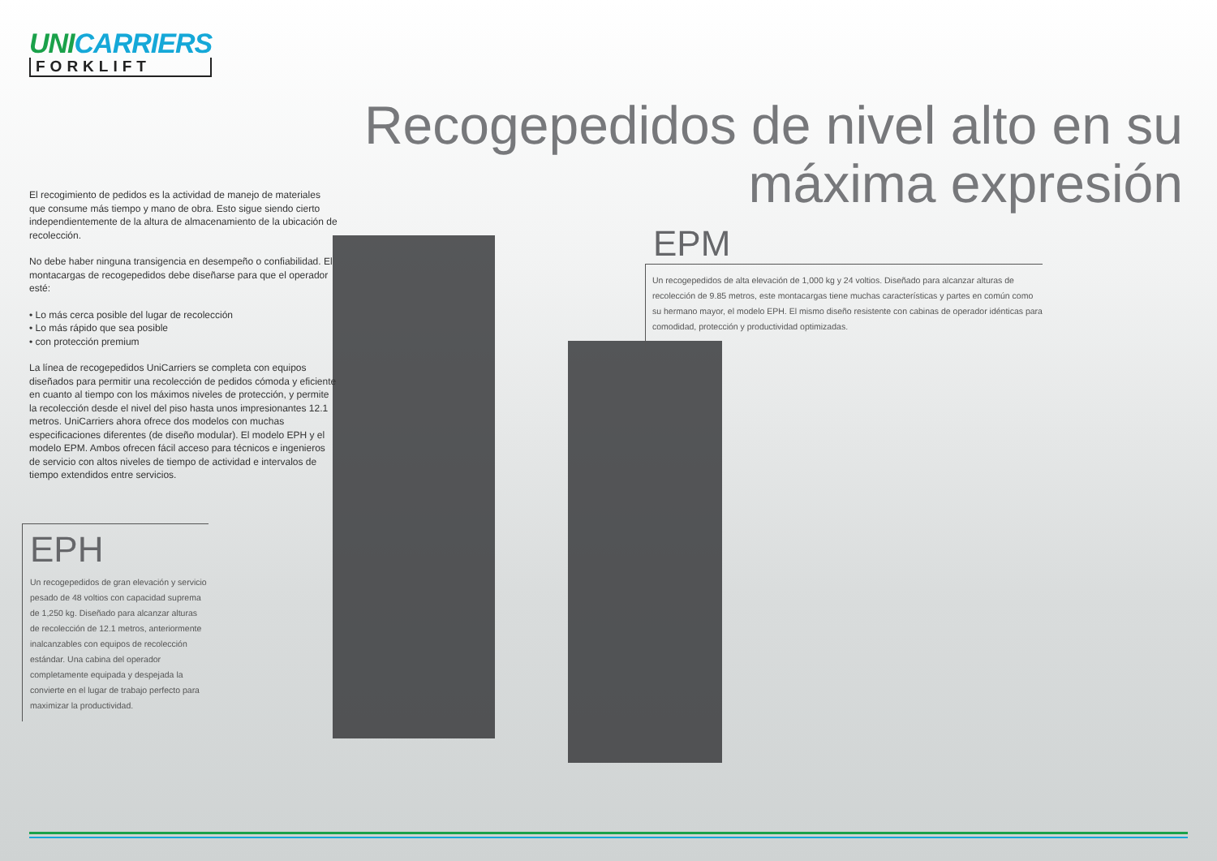UNICARRIERS
FORKLIFT
Recogepedidos de nivel alto en su máxima expresión
El recogimiento de pedidos es la actividad de manejo de materiales que consume más tiempo y mano de obra. Esto sigue siendo cierto independientemente de la altura de almacenamiento de la ubicación de recolección.
No debe haber ninguna transigencia en desempeño o confiabilidad. El montacargas de recogepedidos debe diseñarse para que el operador esté:
• Lo más cerca posible del lugar de recolección
• Lo más rápido que sea posible
• con protección premium
La línea de recogepedidos UniCarriers se completa con equipos diseñados para permitir una recolección de pedidos cómoda y eficiente en cuanto al tiempo con los máximos niveles de protección, y permite la recolección desde el nivel del piso hasta unos impresionantes 12.1 metros. UniCarriers ahora ofrece dos modelos con muchas especificaciones diferentes (de diseño modular). El modelo EPH y el modelo EPM. Ambos ofrecen fácil acceso para técnicos e ingenieros de servicio con altos niveles de tiempo de actividad e intervalos de tiempo extendidos entre servicios.
EPM
Un recogepedidos de alta elevación de 1,000 kg y 24 voltios. Diseñado para alcanzar alturas de recolección de 9.85 metros, este montacargas tiene muchas características y partes en común como su hermano mayor, el modelo EPH. El mismo diseño resistente con cabinas de operador idénticas para comodidad, protección y productividad optimizadas.
EPH
Un recogepedidos de gran elevación y servicio pesado de 48 voltios con capacidad suprema de 1,250 kg. Diseñado para alcanzar alturas de recolección de 12.1 metros, anteriormente inalcanzables con equipos de recolección estándar. Una cabina del operador completamente equipada y despejada la convierte en el lugar de trabajo perfecto para maximizar la productividad.